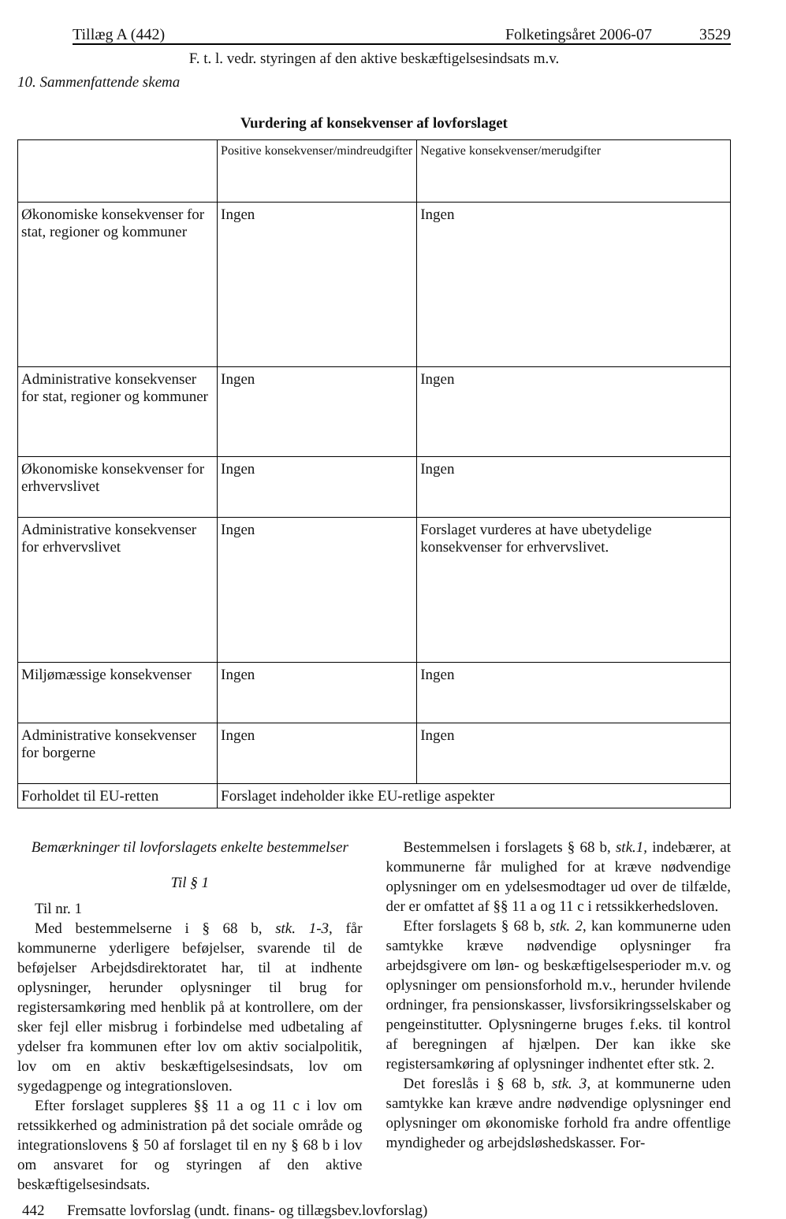Tillæg A (442) Folketingsåret 2006-07 3529
F. t. l. vedr. styringen af den aktive beskæftigelsesindsats m.v.
10. Sammenfattende skema
Vurdering af konsekvenser af lovforslaget
| | Positive konsekvenser/mindreudgifter | Negative konsekvenser/merudgifter |
| --- | --- | --- |
| Økonomiske konsekvenser for stat, regioner og kommuner | Ingen | Ingen |
| Administrative konsekvenser for stat, regioner og kommuner | Ingen | Ingen |
| Økonomiske konsekvenser for erhvervslivet | Ingen | Ingen |
| Administrative konsekvenser for erhvervslivet | Ingen | Forslaget vurderes at have ubetydelige konsekvenser for erhvervslivet. |
| Miljømæssige konsekvenser | Ingen | Ingen |
| Administrative konsekvenser for borgerne | Ingen | Ingen |
| Forholdet til EU-retten | Forslaget indeholder ikke EU-retlige aspekter | |
Bemærkninger til lovforslagets enkelte bestemmelser
Til § 1
Til nr. 1
Med bestemmelserne i § 68 b, stk. 1-3, får kommunerne yderligere beføjelser, svarende til de beføjelser Arbejdsdirektoratet har, til at indhente oplysninger, herunder oplysninger til brug for registersamkøring med henblik på at kontrollere, om der sker fejl eller misbrug i forbindelse med udbetaling af ydelser fra kommunen efter lov om aktiv socialpolitik, lov om en aktiv beskæftigelsesindsats, lov om sygedagpenge og integrationsloven.
Efter forslaget suppleres §§ 11 a og 11 c i lov om retssikkerhed og administration på det sociale område og integrationslovens § 50 af forslaget til en ny § 68 b i lov om ansvaret for og styringen af den aktive beskæftigelsesindsats.
Bestemmelsen i forslagets § 68 b, stk.1, indebærer, at kommunerne får mulighed for at kræve nødvendige oplysninger om en ydelsesmodtager ud over de tilfælde, der er omfattet af §§ 11 a og 11 c i retssikkerhedsloven.
Efter forslagets § 68 b, stk. 2, kan kommunerne uden samtykke kræve nødvendige oplysninger fra arbejdsgivere om løn- og beskæftigelsesperioder m.v. og oplysninger om pensionsforhold m.v., herunder hvilende ordninger, fra pensionskasser, livsforsikringsselskaber og pengeinstitutter. Oplysningerne bruges f.eks. til kontrol af beregningen af hjælpen. Der kan ikke ske registersamkøring af oplysninger indhentet efter stk. 2.
Det foreslås i § 68 b, stk. 3, at kommunerne uden samtykke kan kræve andre nødvendige oplysninger end oplysninger om økonomiske forhold fra andre offentlige myndigheder og arbejdsløshedskasser. For-
442 Fremsatte lovforslag (undt. finans- og tillægsbev.lovforslag)